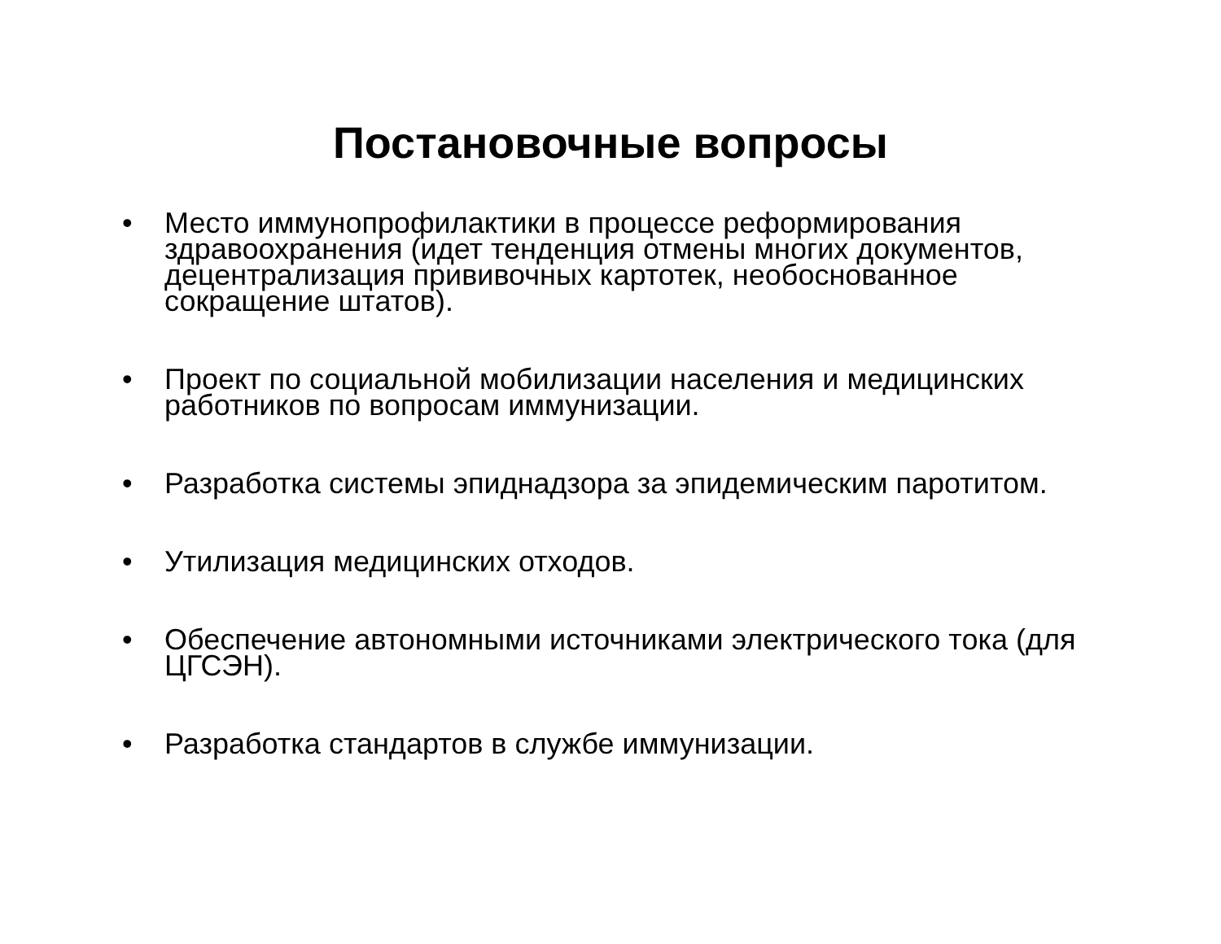Постановочные вопросы
• Место иммунопрофилактики в процессе реформирования здравоохранения (идет тенденция отмены многих документов, децентрализация прививочных картотек, необоснованное сокращение штатов).
• Проект по социальной мобилизации населения и медицинских работников по вопросам иммунизации.
• Разработка системы эпиднадзора за эпидемическим паротитом.
• Утилизация медицинских отходов.
• Обеспечение автономными источниками электрического тока (для ЦГСЭН).
• Разработка стандартов в службе иммунизации.